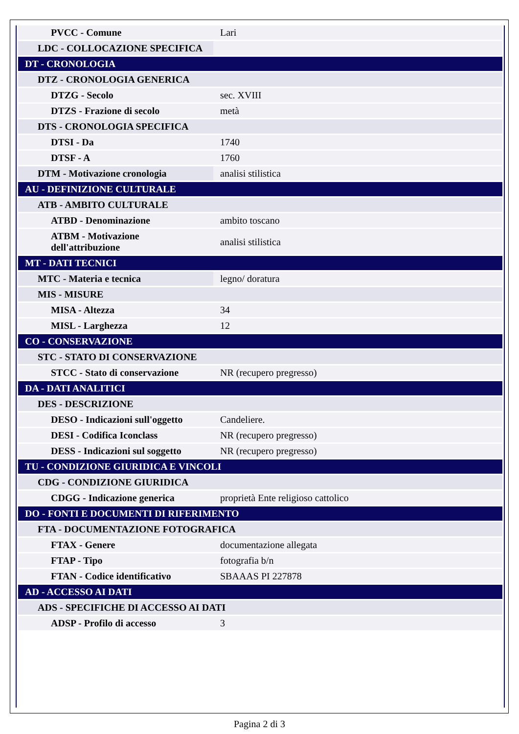| PVCC - Comune | Lari |
| LDC - COLLOCAZIONE SPECIFICA | |
| DT - CRONOLOGIA | |
| DTZ - CRONOLOGIA GENERICA | |
| DTZG - Secolo | sec. XVIII |
| DTZS - Frazione di secolo | metà |
| DTS - CRONOLOGIA SPECIFICA | |
| DTSI - Da | 1740 |
| DTSF - A | 1760 |
| DTM - Motivazione cronologia | analisi stilistica |
| AU - DEFINIZIONE CULTURALE | |
| ATB - AMBITO CULTURALE | |
| ATBD - Denominazione | ambito toscano |
| ATBM - Motivazione dell'attribuzione | analisi stilistica |
| MT - DATI TECNICI | |
| MTC - Materia e tecnica | legno/ doratura |
| MIS - MISURE | |
| MISA - Altezza | 34 |
| MISL - Larghezza | 12 |
| CO - CONSERVAZIONE | |
| STC - STATO DI CONSERVAZIONE | |
| STCC - Stato di conservazione | NR (recupero pregresso) |
| DA - DATI ANALITICI | |
| DES - DESCRIZIONE | |
| DESO - Indicazioni sull'oggetto | Candeliere. |
| DESI - Codifica Iconclass | NR (recupero pregresso) |
| DESS - Indicazioni sul soggetto | NR (recupero pregresso) |
| TU - CONDIZIONE GIURIDICA E VINCOLI | |
| CDG - CONDIZIONE GIURIDICA | |
| CDGG - Indicazione generica | proprietà Ente religioso cattolico |
| DO - FONTI E DOCUMENTI DI RIFERIMENTO | |
| FTA - DOCUMENTAZIONE FOTOGRAFICA | |
| FTAX - Genere | documentazione allegata |
| FTAP - Tipo | fotografia b/n |
| FTAN - Codice identificativo | SBAAAS PI 227878 |
| AD - ACCESSO AI DATI | |
| ADS - SPECIFICHE DI ACCESSO AI DATI | |
| ADSP - Profilo di accesso | 3 |
Pagina 2 di 3